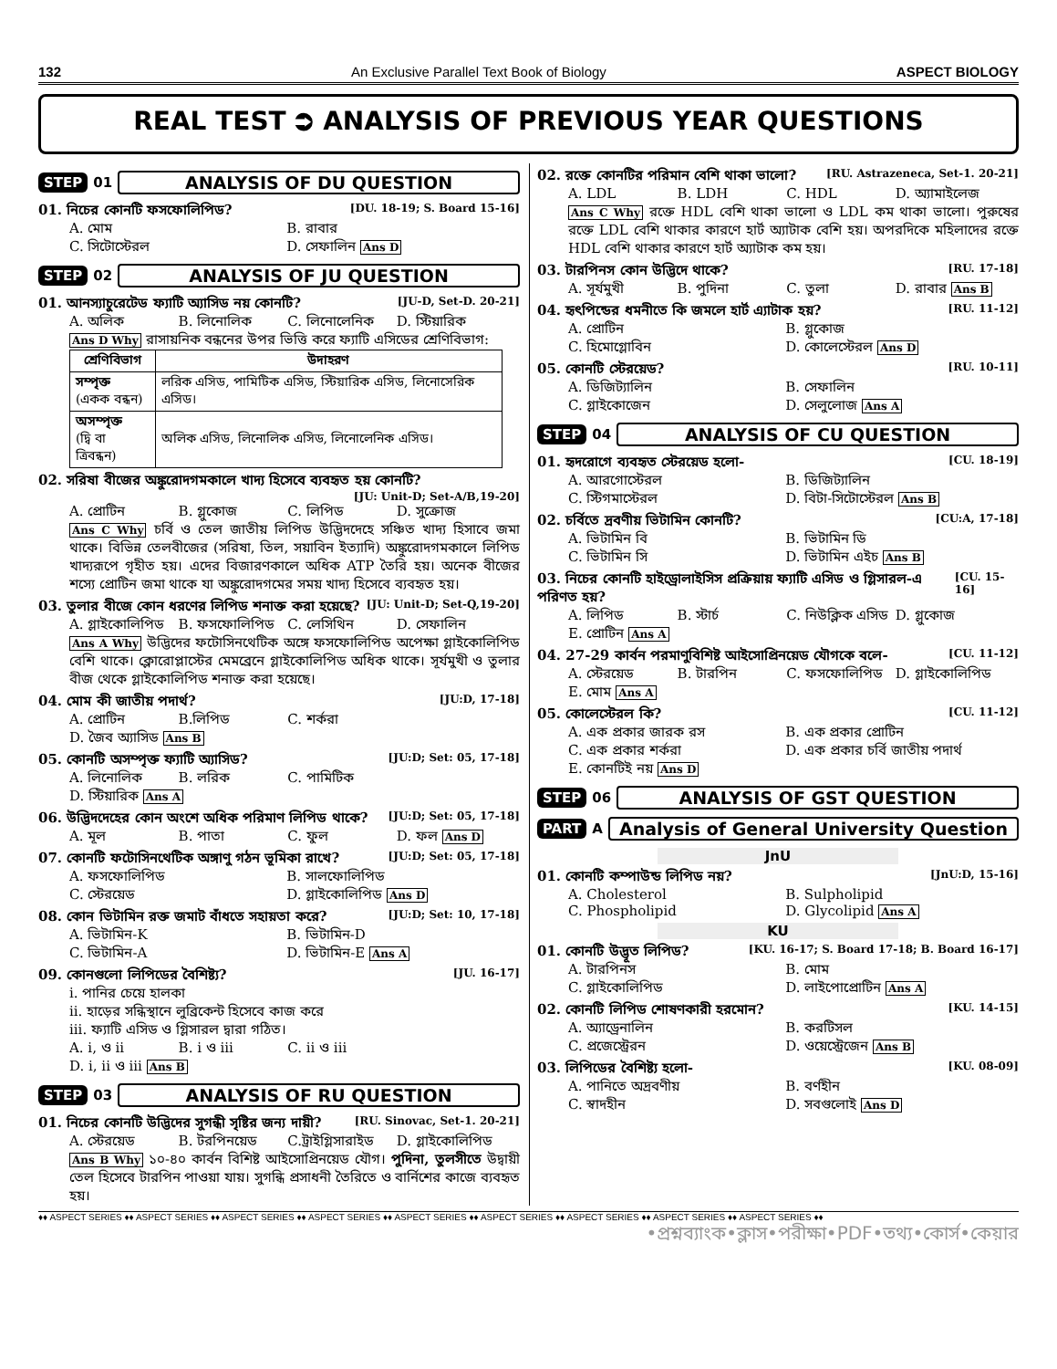132 An Exclusive Parallel Text Book of Biology ASPECT BIOLOGY
REAL TEST ⮊ ANALYSIS OF PREVIOUS YEAR QUESTIONS
STEP 01 ANALYSIS OF DU QUESTION
01. নিচের কোনটি ফসফোলিপিড? [DU. 18-19; S. Board 15-16]
A. মোম B. রাবার C. সিটোস্টেরল D. সেফালিন Ans D
STEP 02 ANALYSIS OF JU QUESTION
01. আনস্যাচুরেটেড ফ্যাটি অ্যাসিড নয় কোনটি? [JU-D, Set-D. 20-21]
A. অলিক B. লিনোলিক C. লিনোলেনিক D. স্টিয়ারিক
Ans D Why রাসায়নিক বন্ধনের উপর ভিত্তি করে ফ্যাটি এসিডের শ্রেণিবিভাগ:
| শ্রেণিবিভাগ | উদাহরণ |
| --- | --- |
| সম্পৃক্ত (একক বন্ধন) | লরিক এসিড, পামিটিক এসিড, স্টিয়ারিক এসিড, লিনোসেরিক এসিড। |
| অসম্পৃক্ত (দ্বি বা ত্রিবন্ধন) | অলিক এসিড, লিনোলিক এসিড, লিনোলেনিক এসিড। |
02. সরিষা বীজের অঙ্কুরোদগমকালে খাদ্য হিসেবে ব্যবহৃত হয় কোনটি?
[JU: Unit-D; Set-A/B,19-20]
A. প্রোটিন B. গ্লুকোজ C. লিপিড D. সুক্রোজ
Ans C Why চর্বি ও তেল জাতীয় লিপিড উদ্ভিদদেহে সঞ্চিত খাদ্য হিসাবে জমা থাকে। বিভিন্ন তেলবীজের (সরিষা, তিল, সয়াবিন ইত্যাদি) অঙ্কুরোদগমকালে লিপিড খাদ্যরূপে গৃহীত হয়। এদের বিজারণকালে অধিক ATP তৈরি হয়। অনেক বীজের শস্যে প্রোটিন জমা থাকে যা অঙ্কুরোদগমের সময় খাদ্য হিসেবে ব্যবহৃত হয়।
03. তুলার বীজে কোন ধরণের লিপিড শনাক্ত করা হয়েছে? [JU: Unit-D; Set-Q,19-20]
A. গ্লাইকোলিপিড B. ফসফোলিপিড C. লেসিথিন D. সেফালিন
Ans A Why উদ্ভিদের ফটোসিনথেটিক অঙ্গে ফসফোলিপিড অপেক্ষা গ্লাইকোলিপিড বেশি থাকে। ক্লোরোপ্লাস্টের মেমব্রেনে গ্লাইকোলিপিড অধিক থাকে। সূর্যমুখী ও তুলার বীজ থেকে গ্লাইকোলিপিড শনাক্ত করা হয়েছে।
04. মোম কী জাতীয় পদার্থ? [JU:D, 17-18]
A. প্রোটিন B.লিপিড C. শর্করা D. জৈব অ্যাসিড Ans B
05. কোনটি অসম্পৃক্ত ফ্যাটি অ্যাসিড? [JU:D; Set: 05, 17-18]
A. লিনোলিক B. লরিক C. পামিটিক D. স্টিয়ারিক Ans A
06. উদ্ভিদদেহের কোন অংশে অধিক পরিমাণ লিপিড থাকে? [JU:D; Set: 05, 17-18]
A. মূল B. পাতা C. ফুল D. ফল Ans D
07. কোনটি ফটোসিনথেটিক অঙ্গাণু গঠন ভূমিকা রাখে? [JU:D; Set: 05, 17-18]
A. ফসফোলিপিড B. সালফোলিপিড C. স্টেরয়েড D. গ্লাইকোলিপিড Ans D
08. কোন ভিটামিন রক্ত জমাট বাঁধতে সহায়তা করে? [JU:D; Set: 10, 17-18]
A. ভিটামিন-K B. ভিটামিন-D C. ভিটামিন-A D. ভিটামিন-E Ans A
09. কোনগুলো লিপিডের বৈশিষ্ট্য? [JU. 16-17]
i. পানির চেয়ে হালকা
ii. হাড়ের সন্ধিস্থানে লুব্রিকেন্ট হিসেবে কাজ করে
iii. ফ্যাটি এসিড ও গ্লিসারল দ্বারা গঠিত।
A. i, ও ii B. i ও iii C. ii ও iii D. i, ii ও iii Ans B
STEP 03 ANALYSIS OF RU QUESTION
01. নিচের কোনটি উদ্ভিদের সুগন্ধী সৃষ্টির জন্য দায়ী? [RU. Sinovac, Set-1. 20-21]
A. স্টেরয়েড B. টরপিনয়েড C.ট্রাইগ্লিসারাইড D. গ্লাইকোলিপিড
Ans B Why ১০-৪০ কার্বন বিশিষ্ট আইসোপ্রিনয়েড যৌগ। পুদিনা, তুলসীতে উদ্বায়ী তেল হিসেবে টারপিন পাওয়া যায়। সুগন্ধি প্রসাধনী তৈরিতে ও বার্নিশের কাজে ব্যবহৃত হয়।
02. রক্তে কোনটির পরিমান বেশি থাকা ভালো? [RU. Astrazeneca, Set-1. 20-21]
A. LDL B. LDH C. HDL D. অ্যামাইলেজ
Ans C Why রক্তে HDL বেশি থাকা ভালো ও LDL কম থাকা ভালো। পুরুষের রক্তে LDL বেশি থাকার কারণে হার্ট অ্যাটাক বেশি হয়। অপরদিকে মহিলাদের রক্তে HDL বেশি থাকার কারণে হার্ট অ্যাটাক কম হয়।
03. টারপিনস কোন উদ্ভিদে থাকে? [RU. 17-18]
A. সূর্যমুখী B. পুদিনা C. তুলা D. রাবার Ans B
04. হৃৎপিন্ডের ধমনীতে কি জমলে হার্ট এ্যাটাক হয়? [RU. 11-12]
A. প্রোটিন B. গ্লুকোজ C. হিমোগ্লোবিন D. কোলেস্টেরল Ans D
05. কোনটি স্টেরয়েড? [RU. 10-11]
A. ডিজিট্যালিন B. সেফালিন C. গ্লাইকোজেন D. সেলুলোজ Ans A
STEP 04 ANALYSIS OF CU QUESTION
01. হৃদরোগে ব্যবহৃত স্টেরয়েড হলো- [CU. 18-19]
A. আরগোস্টেরল B. ডিজিট্যালিন C. স্টিগমাস্টেরল D. বিটা-সিটোস্টেরল Ans B
02. চর্বিতে দ্রবণীয় ভিটামিন কোনটি? [CU:A, 17-18]
A. ভিটামিন বি B. ভিটামিন ডি C. ভিটামিন সি D. ভিটামিন এইচ Ans B
03. নিচের কোনটি হাইড্রোলাইসিস প্রক্রিয়ায় ফ্যাটি এসিড ও গ্লিসারল-এ পরিণত হয়? [CU. 15-16]
A. লিপিড B. স্টার্চ C. নিউক্লিক এসিড D. গ্লুকোজ E. প্রোটিন Ans A
04. 27-29 কার্বন পরমাণুবিশিষ্ট আইসোপ্রিনয়েড যৌগকে বলে- [CU. 11-12]
A. স্টেরয়েড B. টারপিন C. ফসফোলিপিড D. গ্লাইকোলিপিড E. মোম Ans A
05. কোলেস্টেরল কি? [CU. 11-12]
A. এক প্রকার জারক রস B. এক প্রকার প্রোটিন C. এক প্রকার শর্করা D. এক প্রকার চর্বি জাতীয় পদার্থ E. কোনটিই নয় Ans D
STEP 06 ANALYSIS OF GST QUESTION
PART A Analysis of General University Question
JnU
01. কোনটি কম্পাউন্ড লিপিড নয়? [JnU:D, 15-16]
A. Cholesterol B. Sulpholipid C. Phospholipid D. Glycolipid Ans A
KU
01. কোনটি উদ্ভূত লিপিড? [KU. 16-17; S. Board 17-18; B. Board 16-17]
A. টারপিনস B. মোম C. গ্লাইকোলিপিড D. লাইপোপ্রোটিন Ans A
02. কোনটি লিপিড শোষণকারী হরমোন? [KU. 14-15]
A. অ্যাড্রেনালিন B. করটিসল C. প্রজেস্ট্রেরন D. ওয়েস্ট্রেজেন Ans B
03. লিপিডের বৈশিষ্ট্য হলো- [KU. 08-09]
A. পানিতে অদ্রবণীয় B. বর্ণহীন C. স্বাদহীন D. সবগুলোই Ans D
♦♦ ASPECT SERIES ♦♦ ASPECT SERIES ♦♦ ASPECT SERIES ♦♦ ASPECT SERIES ♦♦ ASPECT SERIES ♦♦ ASPECT SERIES ♦♦ ASPECT SERIES ♦♦ ASPECT SERIES ♦♦ ASPECT SERIES ♦♦
•প্রশ্নব্যাংক•ক্লাস•পরীক্ষা•PDF•তথ্য•কোর্স•কেয়ার